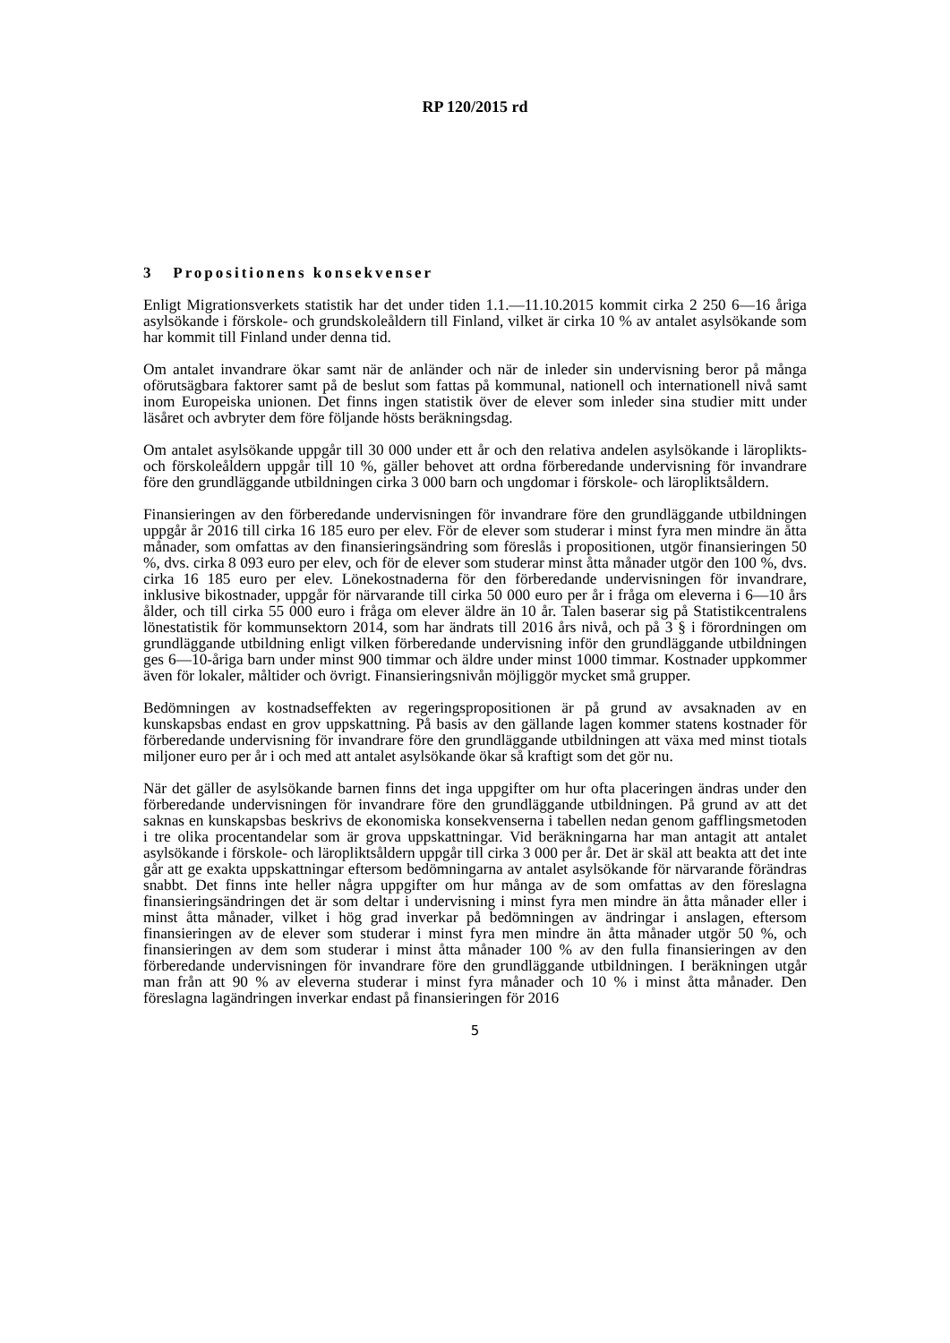RP 120/2015 rd
3 Propositionens konsekvenser
Enligt Migrationsverkets statistik har det under tiden 1.1.—11.10.2015 kommit cirka 2 250 6—16 åriga asylsökande i förskole- och grundskoleåldern till Finland, vilket är cirka 10 % av antalet asylsökande som har kommit till Finland under denna tid.
Om antalet invandrare ökar samt när de anländer och när de inleder sin undervisning beror på många oförutsägbara faktorer samt på de beslut som fattas på kommunal, nationell och internationell nivå samt inom Europeiska unionen. Det finns ingen statistik över de elever som inleder sina studier mitt under läsåret och avbryter dem före följande hösts beräkningsdag.
Om antalet asylsökande uppgår till 30 000 under ett år och den relativa andelen asylsökande i läroplikts- och förskoleåldern uppgår till 10 %, gäller behovet att ordna förberedande undervisning för invandrare före den grundläggande utbildningen cirka 3 000 barn och ungdomar i förskole- och läropliktsåldern.
Finansieringen av den förberedande undervisningen för invandrare före den grundläggande utbildningen uppgår år 2016 till cirka 16 185 euro per elev. För de elever som studerar i minst fyra men mindre än åtta månader, som omfattas av den finansieringsändring som föreslås i propositionen, utgör finansieringen 50 %, dvs. cirka 8 093 euro per elev, och för de elever som studerar minst åtta månader utgör den 100 %, dvs. cirka 16 185 euro per elev. Lönekostnaderna för den förberedande undervisningen för invandrare, inklusive bikostnader, uppgår för närvarande till cirka 50 000 euro per år i fråga om eleverna i 6—10 års ålder, och till cirka 55 000 euro i fråga om elever äldre än 10 år. Talen baserar sig på Statistikcentralens lönestatistik för kommunsektorn 2014, som har ändrats till 2016 års nivå, och på 3 § i förordningen om grundläggande utbildning enligt vilken förberedande undervisning inför den grundläggande utbildningen ges 6—10-åriga barn under minst 900 timmar och äldre under minst 1000 timmar. Kostnader uppkommer även för lokaler, måltider och övrigt. Finansieringsnivån möjliggör mycket små grupper.
Bedömningen av kostnadseffekten av regeringspropositionen är på grund av avsaknaden av en kunskapsbas endast en grov uppskattning. På basis av den gällande lagen kommer statens kostnader för förberedande undervisning för invandrare före den grundläggande utbildningen att växa med minst tiotals miljoner euro per år i och med att antalet asylsökande ökar så kraftigt som det gör nu.
När det gäller de asylsökande barnen finns det inga uppgifter om hur ofta placeringen ändras under den förberedande undervisningen för invandrare före den grundläggande utbildningen. På grund av att det saknas en kunskapsbas beskrivs de ekonomiska konsekvenserna i tabellen nedan genom gafflingsmetoden i tre olika procentandelar som är grova uppskattningar. Vid beräkningarna har man antagit att antalet asylsökande i förskole- och läropliktsåldern uppgår till cirka 3 000 per år. Det är skäl att beakta att det inte går att ge exakta uppskattningar eftersom bedömningarna av antalet asylsökande för närvarande förändras snabbt. Det finns inte heller några uppgifter om hur många av de som omfattas av den föreslagna finansieringsändringen det är som deltar i undervisning i minst fyra men mindre än åtta månader eller i minst åtta månader, vilket i hög grad inverkar på bedömningen av ändringar i anslagen, eftersom finansieringen av de elever som studerar i minst fyra men mindre än åtta månader utgör 50 %, och finansieringen av dem som studerar i minst åtta månader 100 % av den fulla finansieringen av den förberedande undervisningen för invandrare före den grundläggande utbildningen. I beräkningen utgår man från att 90 % av eleverna studerar i minst fyra månader och 10 % i minst åtta månader. Den föreslagna lagändringen inverkar endast på finansieringen för 2016
5